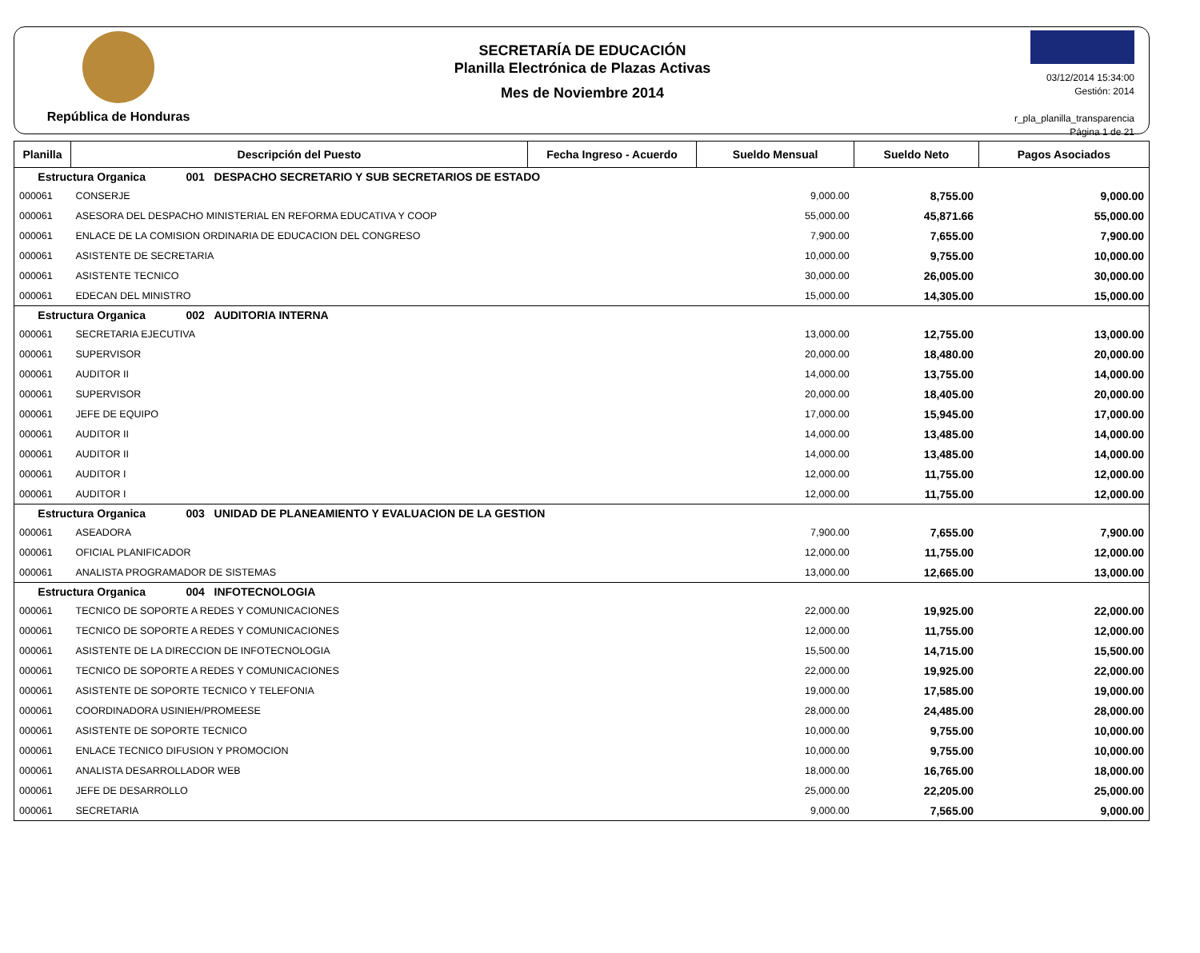República de Honduras
SECRETARÍA DE EDUCACIÓN
Planilla Electrónica de Plazas Activas
Mes de Noviembre 2014
03/12/2014 15:34:00
Gestión: 2014
r_pla_planilla_transparencia
Página 1 de 21
| Planilla | Descripción del Puesto | Fecha Ingreso - Acuerdo | Sueldo Mensual | Sueldo Neto | Pagos Asociados |
| --- | --- | --- | --- | --- | --- |
| Estructura Organica 001 DESPACHO SECRETARIO Y SUB SECRETARIOS DE ESTADO | | | | | |
| 000061 | CONSERJE | | 9,000.00 | 8,755.00 | 9,000.00 |
| 000061 | ASESORA DEL DESPACHO MINISTERIAL EN REFORMA EDUCATIVA Y COOP | | 55,000.00 | 45,871.66 | 55,000.00 |
| 000061 | ENLACE DE LA COMISION ORDINARIA DE EDUCACION DEL CONGRESO | | 7,900.00 | 7,655.00 | 7,900.00 |
| 000061 | ASISTENTE DE SECRETARIA | | 10,000.00 | 9,755.00 | 10,000.00 |
| 000061 | ASISTENTE TECNICO | | 30,000.00 | 26,005.00 | 30,000.00 |
| 000061 | EDECAN DEL MINISTRO | | 15,000.00 | 14,305.00 | 15,000.00 |
| Estructura Organica 002 AUDITORIA INTERNA | | | | | |
| 000061 | SECRETARIA EJECUTIVA | | 13,000.00 | 12,755.00 | 13,000.00 |
| 000061 | SUPERVISOR | | 20,000.00 | 18,480.00 | 20,000.00 |
| 000061 | AUDITOR II | | 14,000.00 | 13,755.00 | 14,000.00 |
| 000061 | SUPERVISOR | | 20,000.00 | 18,405.00 | 20,000.00 |
| 000061 | JEFE DE EQUIPO | | 17,000.00 | 15,945.00 | 17,000.00 |
| 000061 | AUDITOR II | | 14,000.00 | 13,485.00 | 14,000.00 |
| 000061 | AUDITOR II | | 14,000.00 | 13,485.00 | 14,000.00 |
| 000061 | AUDITOR I | | 12,000.00 | 11,755.00 | 12,000.00 |
| 000061 | AUDITOR I | | 12,000.00 | 11,755.00 | 12,000.00 |
| Estructura Organica 003 UNIDAD DE PLANEAMIENTO Y EVALUACION DE LA GESTION | | | | | |
| 000061 | ASEADORA | | 7,900.00 | 7,655.00 | 7,900.00 |
| 000061 | OFICIAL PLANIFICADOR | | 12,000.00 | 11,755.00 | 12,000.00 |
| 000061 | ANALISTA PROGRAMADOR DE SISTEMAS | | 13,000.00 | 12,665.00 | 13,000.00 |
| Estructura Organica 004 INFOTECNOLOGIA | | | | | |
| 000061 | TECNICO DE SOPORTE A REDES Y COMUNICACIONES | | 22,000.00 | 19,925.00 | 22,000.00 |
| 000061 | TECNICO DE SOPORTE A REDES Y COMUNICACIONES | | 12,000.00 | 11,755.00 | 12,000.00 |
| 000061 | ASISTENTE DE LA DIRECCION DE INFOTECNOLOGIA | | 15,500.00 | 14,715.00 | 15,500.00 |
| 000061 | TECNICO DE SOPORTE A REDES Y COMUNICACIONES | | 22,000.00 | 19,925.00 | 22,000.00 |
| 000061 | ASISTENTE DE SOPORTE TECNICO Y TELEFONIA | | 19,000.00 | 17,585.00 | 19,000.00 |
| 000061 | COORDINADORA USINIEH/PROMEESE | | 28,000.00 | 24,485.00 | 28,000.00 |
| 000061 | ASISTENTE DE SOPORTE TECNICO | | 10,000.00 | 9,755.00 | 10,000.00 |
| 000061 | ENLACE TECNICO DIFUSION Y PROMOCION | | 10,000.00 | 9,755.00 | 10,000.00 |
| 000061 | ANALISTA DESARROLLADOR WEB | | 18,000.00 | 16,765.00 | 18,000.00 |
| 000061 | JEFE DE DESARROLLO | | 25,000.00 | 22,205.00 | 25,000.00 |
| 000061 | SECRETARIA | | 9,000.00 | 7,565.00 | 9,000.00 |